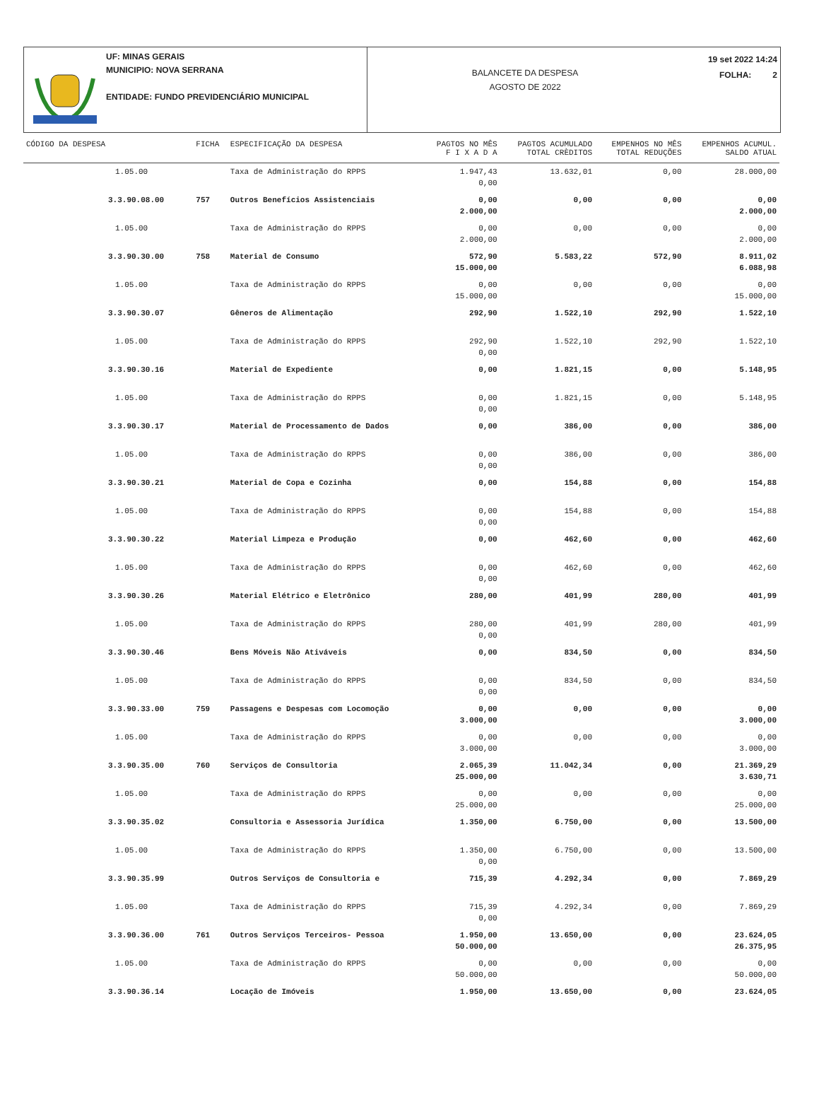UF: MINAS GERAIS
MUNICIPIO: NOVA SERRANA
ENTIDADE: FUNDO PREVIDENCIÁRIO MUNICIPAL
BALANCETE DA DESPESA
AGOSTO DE 2022
19 set 2022 14:24
FOLHA: 2
| CÓDIGO DA DESPESA | FICHA | ESPECIFICAÇÃO DA DESPESA | PAGTOS NO MÊS F I X A D A | PAGTOS ACUMULADO TOTAL CRÈDITOS | EMPENHOS NO MÊS TOTAL REDUÇÕES | EMPENHOS ACUMUL. SALDO ATUAL |
| --- | --- | --- | --- | --- | --- | --- |
| 1.05.00 | | Taxa de Administração do RPPS | 1.947,43 0,00 | 13.632,01 | 0,00 | 28.000,00 |
| 3.3.90.08.00 | 757 | Outros Benefícios Assistenciais | 0,00 2.000,00 | 0,00 | 0,00 | 0,00 2.000,00 |
| 1.05.00 | | Taxa de Administração do RPPS | 0,00 2.000,00 | 0,00 | 0,00 | 0,00 2.000,00 |
| 3.3.90.30.00 | 758 | Material de Consumo | 572,90 15.000,00 | 5.583,22 | 572,90 | 8.911,02 6.088,98 |
| 1.05.00 | | Taxa de Administração do RPPS | 0,00 15.000,00 | 0,00 | 0,00 | 0,00 15.000,00 |
| 3.3.90.30.07 | | Gêneros de Alimentação | 292,90 | 1.522,10 | 292,90 | 1.522,10 |
| 1.05.00 | | Taxa de Administração do RPPS | 292,90 0,00 | 1.522,10 | 292,90 | 1.522,10 |
| 3.3.90.30.16 | | Material de Expediente | 0,00 | 1.821,15 | 0,00 | 5.148,95 |
| 1.05.00 | | Taxa de Administração do RPPS | 0,00 0,00 | 1.821,15 | 0,00 | 5.148,95 |
| 3.3.90.30.17 | | Material de Processamento de Dados | 0,00 | 386,00 | 0,00 | 386,00 |
| 1.05.00 | | Taxa de Administração do RPPS | 0,00 0,00 | 386,00 | 0,00 | 386,00 |
| 3.3.90.30.21 | | Material de Copa e Cozinha | 0,00 | 154,88 | 0,00 | 154,88 |
| 1.05.00 | | Taxa de Administração do RPPS | 0,00 0,00 | 154,88 | 0,00 | 154,88 |
| 3.3.90.30.22 | | Material Limpeza e Produção | 0,00 | 462,60 | 0,00 | 462,60 |
| 1.05.00 | | Taxa de Administração do RPPS | 0,00 0,00 | 462,60 | 0,00 | 462,60 |
| 3.3.90.30.26 | | Material Elétrico e Eletrônico | 280,00 | 401,99 | 280,00 | 401,99 |
| 1.05.00 | | Taxa de Administração do RPPS | 280,00 0,00 | 401,99 | 280,00 | 401,99 |
| 3.3.90.30.46 | | Bens Móveis Não Ativáveis | 0,00 | 834,50 | 0,00 | 834,50 |
| 1.05.00 | | Taxa de Administração do RPPS | 0,00 0,00 | 834,50 | 0,00 | 834,50 |
| 3.3.90.33.00 | 759 | Passagens e Despesas com Locomoção | 0,00 3.000,00 | 0,00 | 0,00 | 0,00 3.000,00 |
| 1.05.00 | | Taxa de Administração do RPPS | 0,00 3.000,00 | 0,00 | 0,00 | 0,00 3.000,00 |
| 3.3.90.35.00 | 760 | Serviços de Consultoria | 2.065,39 25.000,00 | 11.042,34 | 0,00 | 21.369,29 3.630,71 |
| 1.05.00 | | Taxa de Administração do RPPS | 0,00 25.000,00 | 0,00 | 0,00 | 0,00 25.000,00 |
| 3.3.90.35.02 | | Consultoria e Assessoria Jurídica | 1.350,00 | 6.750,00 | 0,00 | 13.500,00 |
| 1.05.00 | | Taxa de Administração do RPPS | 1.350,00 0,00 | 6.750,00 | 0,00 | 13.500,00 |
| 3.3.90.35.99 | | Outros Serviços de Consultoria e | 715,39 | 4.292,34 | 0,00 | 7.869,29 |
| 1.05.00 | | Taxa de Administração do RPPS | 715,39 0,00 | 4.292,34 | 0,00 | 7.869,29 |
| 3.3.90.36.00 | 761 | Outros Serviços Terceiros- Pessoa | 1.950,00 50.000,00 | 13.650,00 | 0,00 | 23.624,05 26.375,95 |
| 1.05.00 | | Taxa de Administração do RPPS | 0,00 50.000,00 | 0,00 | 0,00 | 0,00 50.000,00 |
| 3.3.90.36.14 | | Locação de Imóveis | 1.950,00 | 13.650,00 | 0,00 | 23.624,05 |